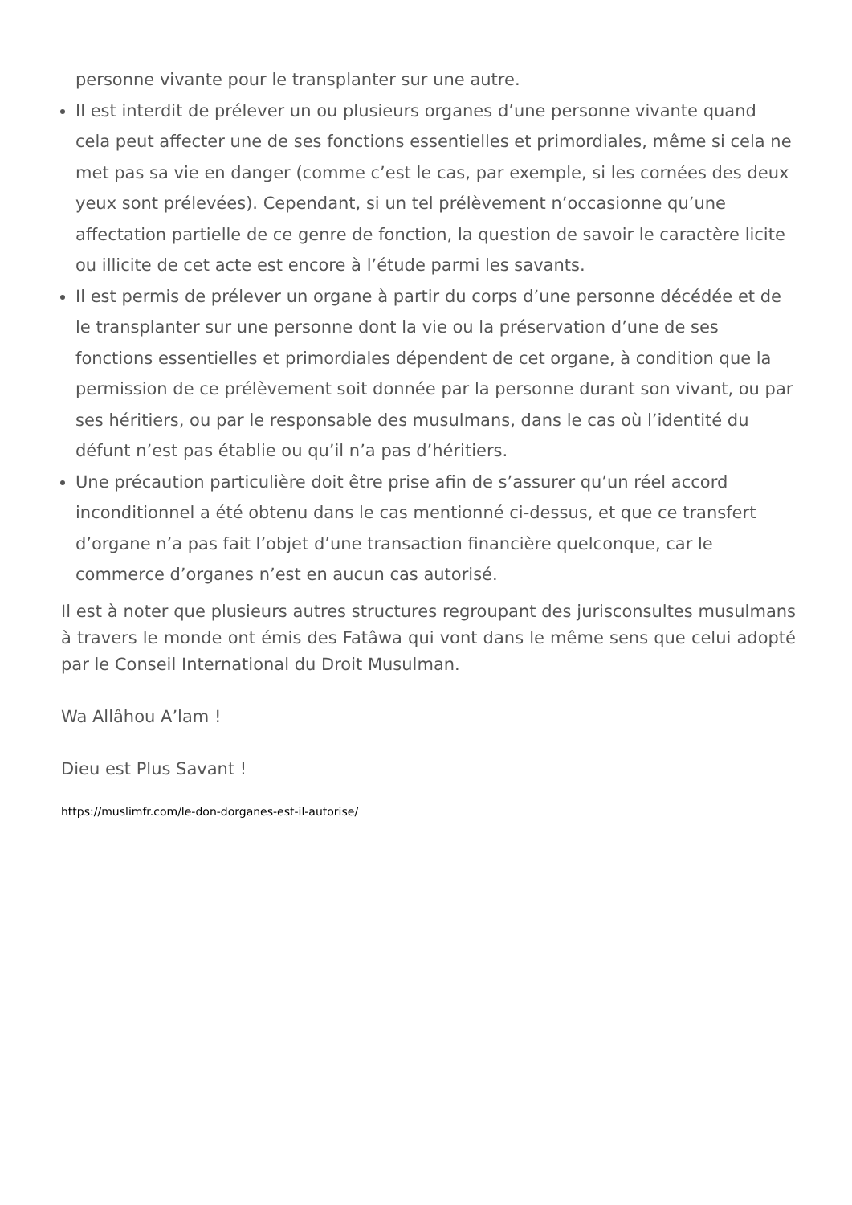personne vivante pour le transplanter sur une autre.
Il est interdit de prélever un ou plusieurs organes d’une personne vivante quand cela peut affecter une de ses fonctions essentielles et primordiales, même si cela ne met pas sa vie en danger (comme c’est le cas, par exemple, si les cornées des deux yeux sont prélevées). Cependant, si un tel prélèvement n’occasionne qu’une affectation partielle de ce genre de fonction, la question de savoir le caractère licite ou illicite de cet acte est encore à l’étude parmi les savants.
Il est permis de prélever un organe à partir du corps d’une personne décédée et de le transplanter sur une personne dont la vie ou la préservation d’une de ses fonctions essentielles et primordiales dépendent de cet organe, à condition que la permission de ce prélèvement soit donnée par la personne durant son vivant, ou par ses héritiers, ou par le responsable des musulmans, dans le cas où l’identité du défunt n’est pas établie ou qu’il n’a pas d’héritiers.
Une précaution particulière doit être prise afin de s’assurer qu’un réel accord inconditionnel a été obtenu dans le cas mentionné ci-dessus, et que ce transfert d’organe n’a pas fait l’objet d’une transaction financière quelconque, car le commerce d’organes n’est en aucun cas autorisé.
Il est à noter que plusieurs autres structures regroupant des jurisconsultes musulmans à travers le monde ont émis des Fatâwa qui vont dans le même sens que celui adopté par le Conseil International du Droit Musulman.
Wa Allâhou A’lam !
Dieu est Plus Savant !
https://muslimfr.com/le-don-dorganes-est-il-autorise/